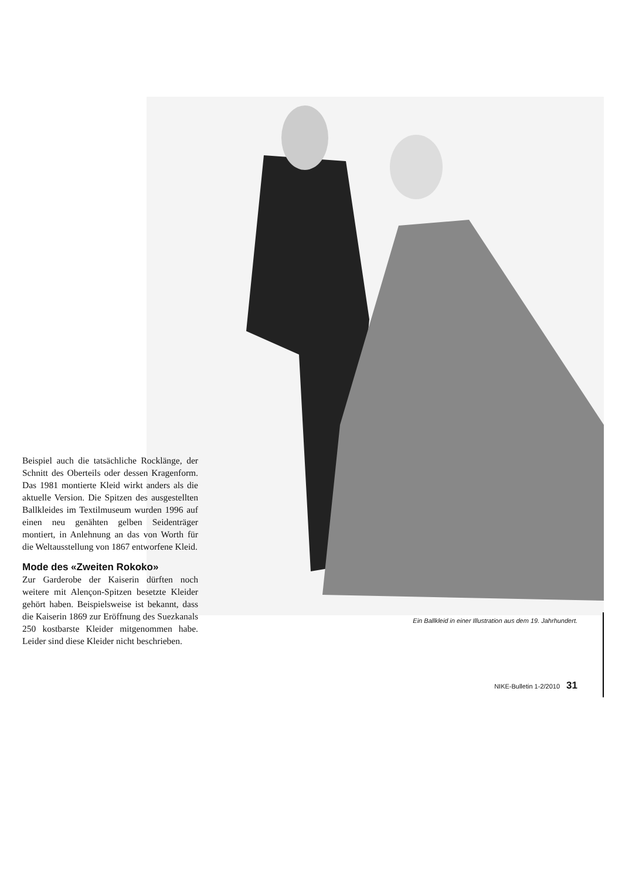Beispiel auch die tatsächliche Rocklänge, der Schnitt des Oberteils oder dessen Kragenform. Das 1981 montierte Kleid wirkt anders als die aktuelle Version. Die Spitzen des ausgestellten Ballkleides im Textilmuseum wurden 1996 auf einen neu genähten gelben Seidenträger montiert, in Anlehnung an das von Worth für die Weltausstellung von 1867 entworfene Kleid.
Mode des «Zweiten Rokoko»
Zur Garderobe der Kaiserin dürften noch weitere mit Alençon-Spitzen besetzte Kleider gehört haben. Beispielsweise ist bekannt, dass die Kaiserin 1869 zur Eröffnung des Suezkanals 250 kostbarste Kleider mitgenommen habe. Leider sind diese Kleider nicht beschrieben.
Ein Ballkleid in einer Illustration aus dem 19. Jahrhundert.
NIKE-Bulletin 1-2/2010 31